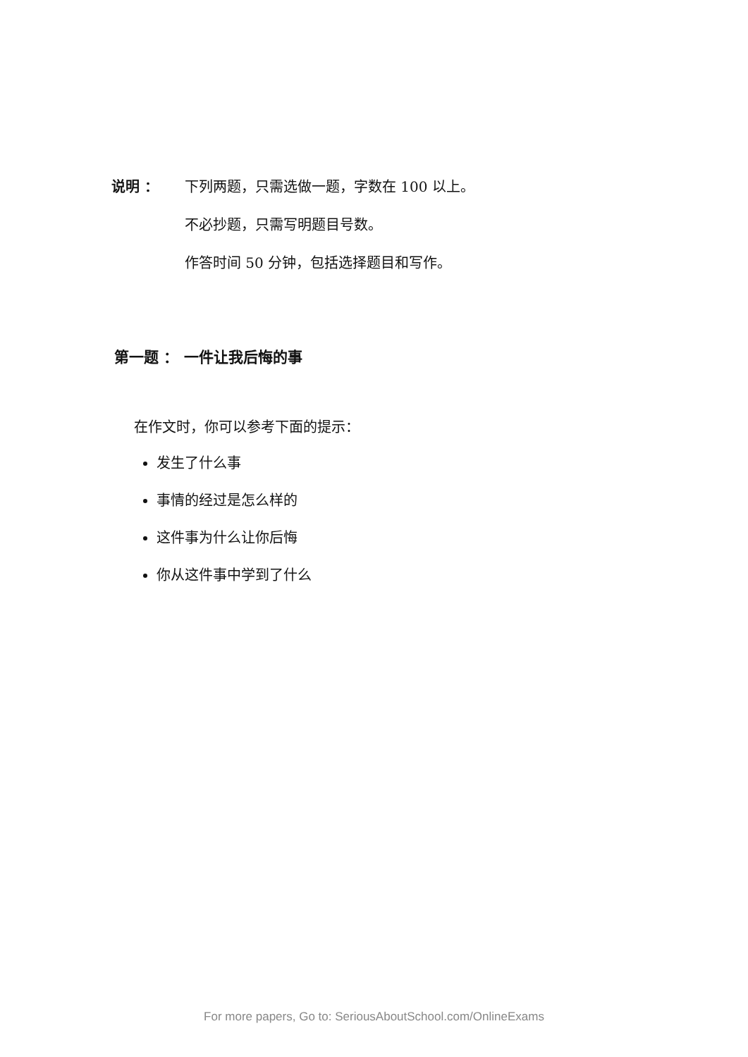说明 ： 下列两题，只需选做一题，字数在 100 以上。
不必抄题，只需写明题目号数。
作答时间 50 分钟，包括选择题目和写作。
第一题 ： 一件让我后悔的事
在作文时，你可以参考下面的提示：
发生了什么事
事情的经过是怎么样的
这件事为什么让你后悔
你从这件事中学到了什么
For more papers, Go to: SeriousAboutSchool.com/OnlineExams